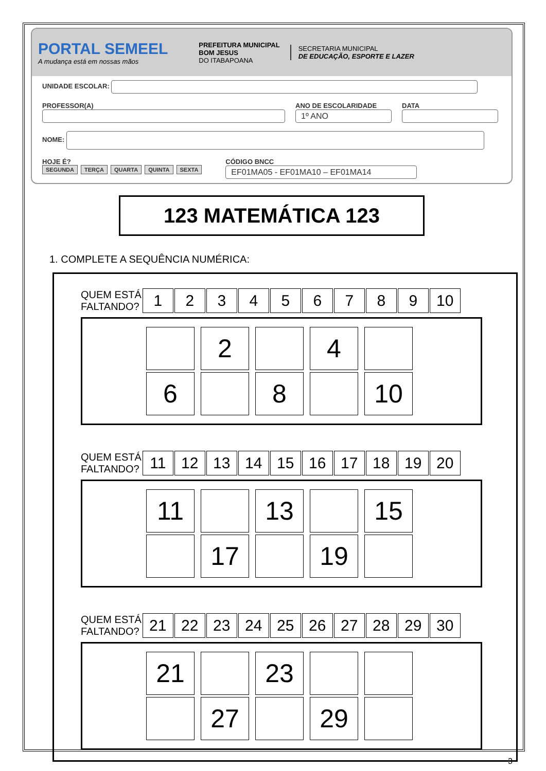PORTAL SEMEEL
A mudança está em nossas mãos
PREFEITURA MUNICIPAL
BOM JESUS
DO ITABAPOANA
SECRETARIA MUNICIPAL
DE EDUCAÇÃO, ESPORTE E LAZER
UNIDADE ESCOLAR:
PROFESSOR(A)
ANO DE ESCOLARIDADE
1º ANO
DATA
NOME:
HOJE É?
SEGUNDA TERÇA QUARTA QUINTA SEXTA
CÓDIGO BNCC
EF01MA05 - EF01MA10 – EF01MA14
123 MATEMÁTICA 123
1. COMPLETE A SEQUÊNCIA NUMÉRICA:
QUEM ESTÁ
FALTANDO?
| 1 | 2 | 3 | 4 | 5 | 6 | 7 | 8 | 9 | 10 |
| | 2 | | 4 | |
| 6 | | 8 | | 10 |
QUEM ESTÁ
FALTANDO?
| 11 | 12 | 13 | 14 | 15 | 16 | 17 | 18 | 19 | 20 |
| 11 | | 13 | | 15 |
| | 17 | | 19 | |
QUEM ESTÁ
FALTANDO?
| 21 | 22 | 23 | 24 | 25 | 26 | 27 | 28 | 29 | 30 |
| 21 | | 23 | | |
| | 27 | | 29 | |
3